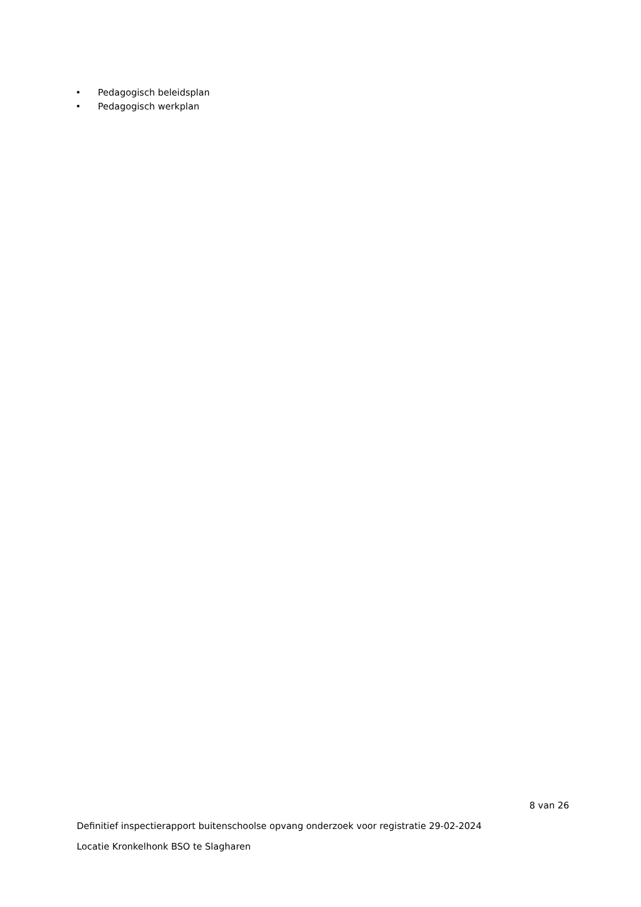• Pedagogisch beleidsplan
• Pedagogisch werkplan
8 van 26
Definitief inspectierapport buitenschoolse opvang onderzoek voor registratie 29-02-2024
Locatie Kronkelhonk BSO te Slagharen